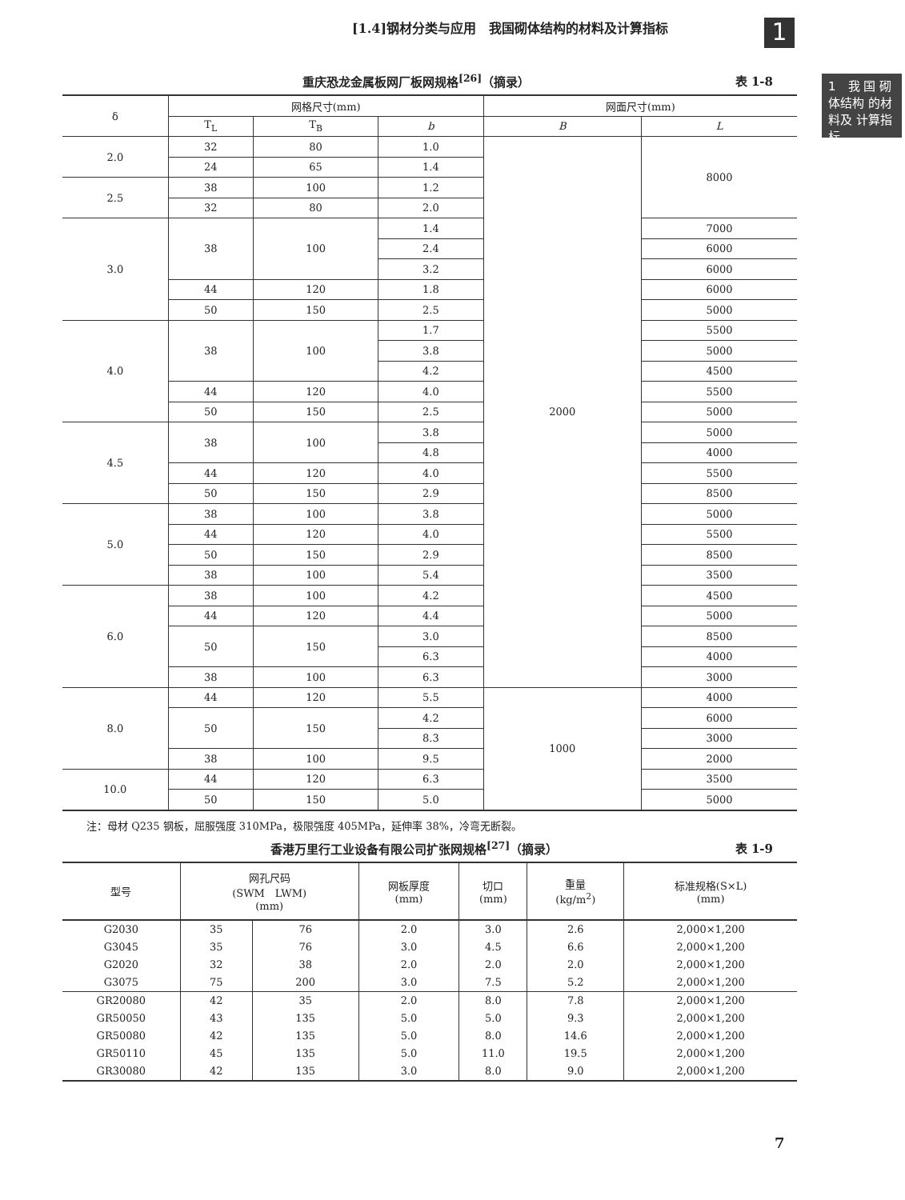[1.4]钢材分类与应用　我国砌体结构的材料及计算指标 1
1　我 国 砌体结构 的材料及 计算指标
重庆恐龙金属板网厂板网规格<sup>[26]</sup>（摘录） 表 1-8
| δ | 网格尺寸(mm) | | | 网面尺寸(mm) | |
| --- | --- | --- | --- | --- | --- |
| | T<sub>L</sub> | T<sub>B</sub> | b | B | L |
| 2.0 | 32 | 80 | 1.0 | 2000 | 8000 |
| | 24 | 65 | 1.4 | | |
| 2.5 | 38 | 100 | 1.2 | | |
| | 32 | 80 | 2.0 | | |
| 3.0 | 38 | 100 | 1.4 | | 7000 |
| | | | 2.4 | | 6000 |
| | | | 3.2 | | 6000 |
| | 44 | 120 | 1.8 | | 6000 |
| | 50 | 150 | 2.5 | | 5000 |
| 4.0 | 38 | 100 | 1.7 | | 5500 |
| | | | 3.8 | | 5000 |
| | | | 4.2 | | 4500 |
| | 44 | 120 | 4.0 | | 5500 |
| | 50 | 150 | 2.5 | | 5000 |
| 4.5 | 38 | 100 | 3.8 | | 5000 |
| | | | 4.8 | | 4000 |
| | 44 | 120 | 4.0 | | 5500 |
| | 50 | 150 | 2.9 | | 8500 |
| 5.0 | 38 | 100 | 3.8 | | 5000 |
| | 44 | 120 | 4.0 | | 5500 |
| | 50 | 150 | 2.9 | | 8500 |
| | 38 | 100 | 5.4 | | 3500 |
| 6.0 | 38 | 100 | 4.2 | | 4500 |
| | 44 | 120 | 4.4 | | 5000 |
| | 50 | 150 | 3.0 | | 8500 |
| | | | 6.3 | | 4000 |
| | 38 | 100 | 6.3 | | 3000 |
| 8.0 | 44 | 120 | 5.5 | 1000 | 4000 |
| | 50 | 150 | 4.2 | | 6000 |
| | | | 8.3 | | 3000 |
| | 38 | 100 | 9.5 | | 2000 |
| 10.0 | 44 | 120 | 6.3 | | 3500 |
| | 50 | 150 | 5.0 | | 5000 |
注：母材 Q235 钢板，屈服强度 310MPa，极限强度 405MPa，延伸率 38%，冷弯无断裂。
香港万里行工业设备有限公司扩张网规格<sup>[27]</sup>（摘录） 表 1-9
| 型号 | 网孔尺码 (SWM LWM) (mm) | | 网板厚度 (mm) | 切口 (mm) | 重量 (kg/m<sup>2</sup>) | 标准规格(S×L) (mm) |
| --- | --- | --- | --- | --- | --- | --- |
| G2030 | 35 | 76 | 2.0 | 3.0 | 2.6 | 2,000×1,200 |
| G3045 | 35 | 76 | 3.0 | 4.5 | 6.6 | 2,000×1,200 |
| G2020 | 32 | 38 | 2.0 | 2.0 | 2.0 | 2,000×1,200 |
| G3075 | 75 | 200 | 3.0 | 7.5 | 5.2 | 2,000×1,200 |
| GR20080 | 42 | 35 | 2.0 | 8.0 | 7.8 | 2,000×1,200 |
| GR50050 | 43 | 135 | 5.0 | 5.0 | 9.3 | 2,000×1,200 |
| GR50080 | 42 | 135 | 5.0 | 8.0 | 14.6 | 2,000×1,200 |
| GR50110 | 45 | 135 | 5.0 | 11.0 | 19.5 | 2,000×1,200 |
| GR30080 | 42 | 135 | 3.0 | 8.0 | 9.0 | 2,000×1,200 |
7